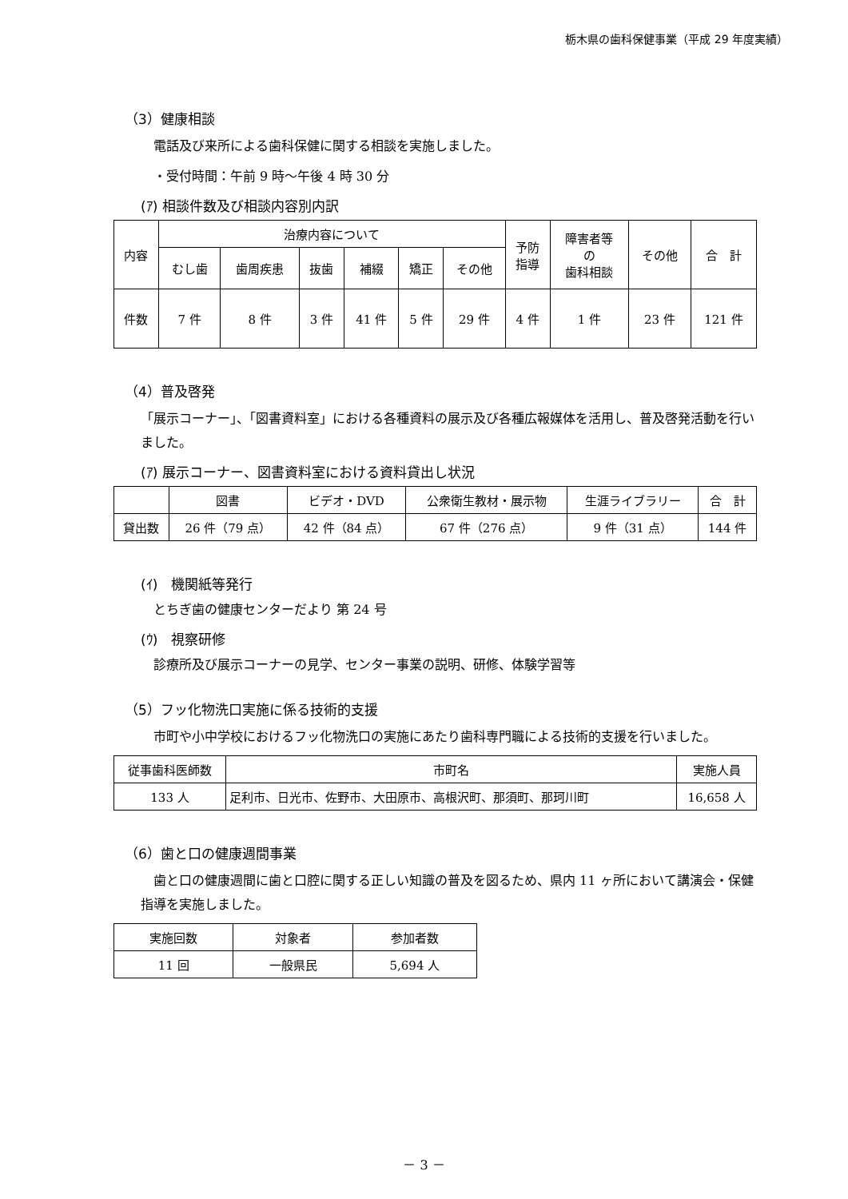栃木県の歯科保健事業（平成 29 年度実績）
（3）健康相談
電話及び来所による歯科保健に関する相談を実施しました。
・受付時間：午前 9 時～午後 4 時 30 分
(ｱ) 相談件数及び相談内容別内訳
| 内容 | 治療内容について | | | | | | 予防 指導 | 障害者等 の 歯科相談 | その他 | 合 計 |
| --- | --- | --- | --- | --- | --- | --- | --- | --- | --- | --- |
| | むし歯 | 歯周疾患 | 抜歯 | 補綴 | 矯正 | その他 | | | | |
| 件数 | 7 件 | 8 件 | 3 件 | 41 件 | 5 件 | 29 件 | 4 件 | 1 件 | 23 件 | 121 件 |
（4）普及啓発
「展示コーナー」、「図書資料室」における各種資料の展示及び各種広報媒体を活用し、普及啓発活動を行いました。
(ｱ) 展示コーナー、図書資料室における資料貸出し状況
| | 図書 | ビデオ・DVD | 公衆衛生教材・展示物 | 生涯ライブラリー | 合 計 |
| --- | --- | --- | --- | --- | --- |
| 貸出数 | 26 件（79 点） | 42 件（84 点） | 67 件（276 点） | 9 件（31 点） | 144 件 |
(ｲ)　機関紙等発行
とちぎ歯の健康センターだより 第 24 号
(ｳ)　視察研修
診療所及び展示コーナーの見学、センター事業の説明、研修、体験学習等
（5）フッ化物洗口実施に係る技術的支援
　市町や小中学校におけるフッ化物洗口の実施にあたり歯科専門職による技術的支援を行いました。
| 従事歯科医師数 | 市町名 | 実施人員 |
| --- | --- | --- |
| 133 人 | 足利市、日光市、佐野市、大田原市、高根沢町、那須町、那珂川町 | 16,658 人 |
（6）歯と口の健康週間事業
　歯と口の健康週間に歯と口腔に関する正しい知識の普及を図るため、県内 11 ヶ所において講演会・保健指導を実施しました。
| 実施回数 | 対象者 | 参加者数 |
| --- | --- | --- |
| 11 回 | 一般県民 | 5,694 人 |
－ 3 －